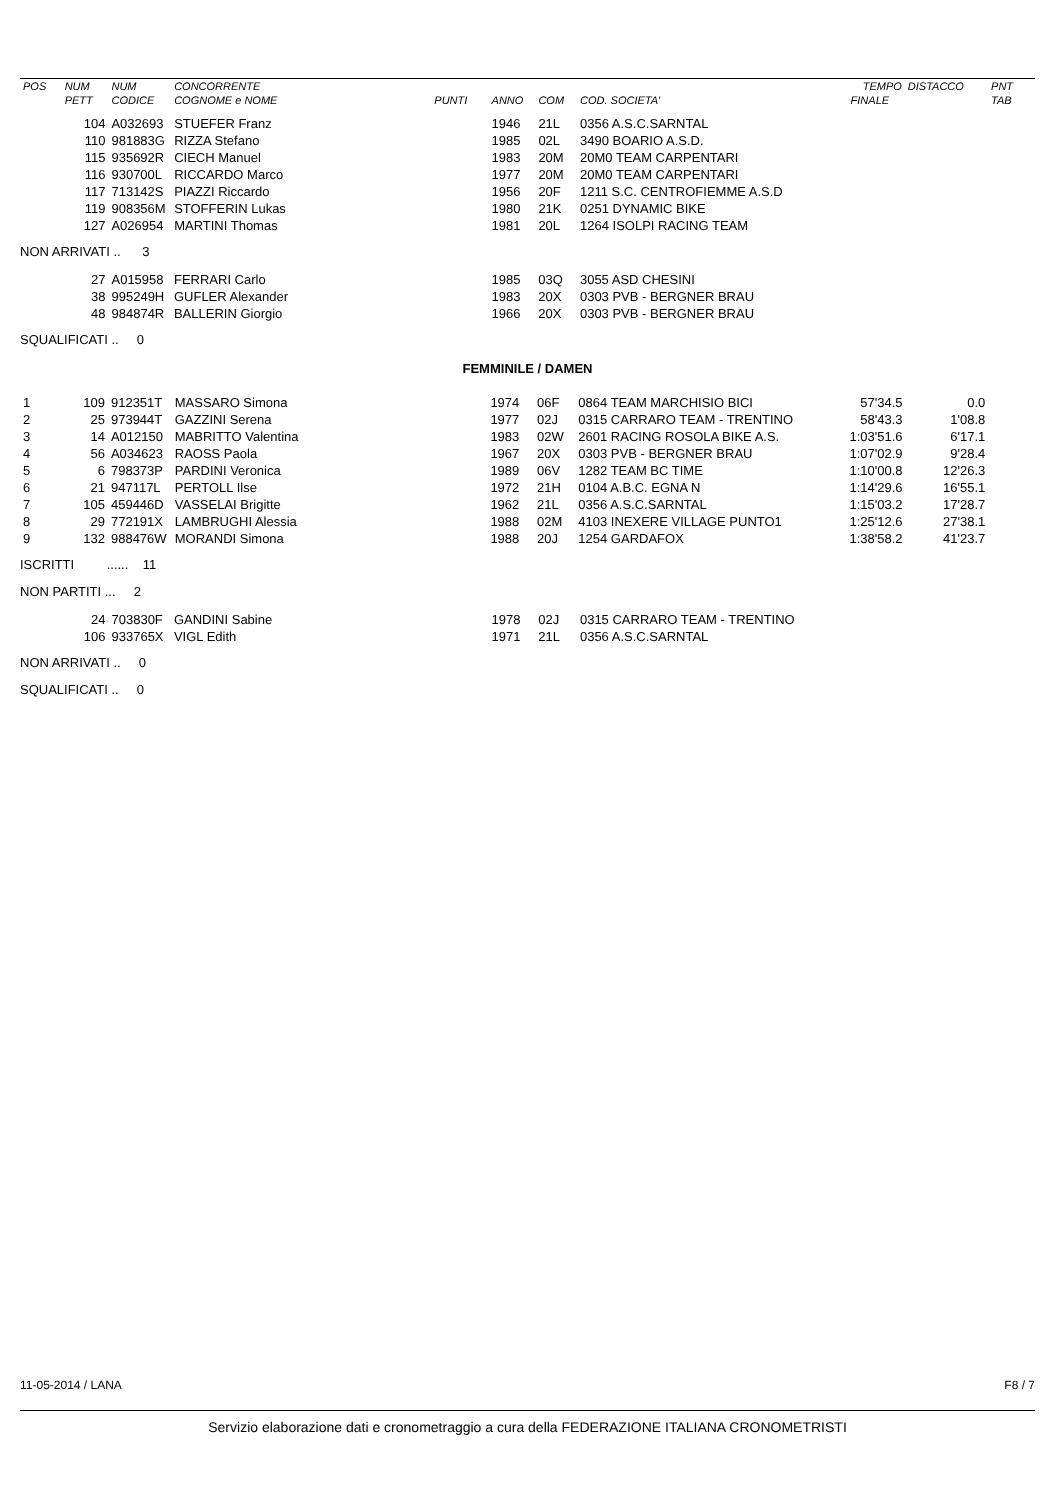| POS | NUM | NUM | CONCORRENTE | | | | | TEMPO | DISTACCO | PNT |
| --- | --- | --- | --- | --- | --- | --- | --- | --- | --- | --- |
| | PETT | CODICE | COGNOME e NOME | PUNTI | ANNO | COM | COD. SOCIETA' | FINALE | | TAB |
| | 104 | A032693 | STUEFER Franz | | 1946 | 21L | 0356 A.S.C.SARNTAL | | | |
| | 110 | 981883G | RIZZA Stefano | | 1985 | 02L | 3490 BOARIO A.S.D. | | | |
| | 115 | 935692R | CIECH Manuel | | 1983 | 20M | 20M0 TEAM CARPENTARI | | | |
| | 116 | 930700L | RICCARDO Marco | | 1977 | 20M | 20M0 TEAM CARPENTARI | | | |
| | 117 | 713142S | PIAZZI Riccardo | | 1956 | 20F | 1211 S.C. CENTROFIEMME A.S.D | | | |
| | 119 | 908356M | STOFFERIN Lukas | | 1980 | 21K | 0251 DYNAMIC BIKE | | | |
| | 127 | A026954 | MARTINI Thomas | | 1981 | 20L | 1264 ISOLPI RACING TEAM | | | |
NON ARRIVATI .. 3
| | 27 | A015958 | FERRARI Carlo | | 1985 | 03Q | 3055 ASD CHESINI | | | |
| | 38 | 995249H | GUFLER Alexander | | 1983 | 20X | 0303 PVB - BERGNER BRAU | | | |
| | 48 | 984874R | BALLERIN Giorgio | | 1966 | 20X | 0303 PVB - BERGNER BRAU | | | |
SQUALIFICATI .. 0
FEMMINILE / DAMEN
| 1 | 109 | 912351T | MASSARO Simona | | 1974 | 06F | 0864 TEAM MARCHISIO BICI | 57'34.5 | 0.0 | |
| 2 | 25 | 973944T | GAZZINI Serena | | 1977 | 02J | 0315 CARRARO TEAM - TRENTINO | 58'43.3 | 1'08.8 | |
| 3 | 14 | A012150 | MABRITTO Valentina | | 1983 | 02W | 2601 RACING ROSOLA BIKE A.S. | 1:03'51.6 | 6'17.1 | |
| 4 | 56 | A034623 | RAOSS Paola | | 1967 | 20X | 0303 PVB - BERGNER BRAU | 1:07'02.9 | 9'28.4 | |
| 5 | 6 | 798373P | PARDINI Veronica | | 1989 | 06V | 1282 TEAM BC TIME | 1:10'00.8 | 12'26.3 | |
| 6 | 21 | 947117L | PERTOLL Ilse | | 1972 | 21H | 0104 A.B.C. EGNA N | 1:14'29.6 | 16'55.1 | |
| 7 | 105 | 459446D | VASSELAI Brigitte | | 1962 | 21L | 0356 A.S.C.SARNTAL | 1:15'03.2 | 17'28.7 | |
| 8 | 29 | 772191X | LAMBRUGHI Alessia | | 1988 | 02M | 4103 INEXERE VILLAGE PUNTO1 | 1:25'12.6 | 27'38.1 | |
| 9 | 132 | 988476W | MORANDI Simona | | 1988 | 20J | 1254 GARDAFOX | 1:38'58.2 | 41'23.7 | |
ISCRITTI ...... 11
NON PARTITI ... 2
| | 24 | 703830F | GANDINI Sabine | | 1978 | 02J | 0315 CARRARO TEAM - TRENTINO | | | |
| | 106 | 933765X | VIGL Edith | | 1971 | 21L | 0356 A.S.C.SARNTAL | | | |
NON ARRIVATI .. 0
SQUALIFICATI .. 0
11-05-2014 / LANA F8 / 7
Servizio elaborazione dati e cronometraggio a cura della FEDERAZIONE ITALIANA CRONOMETRISTI